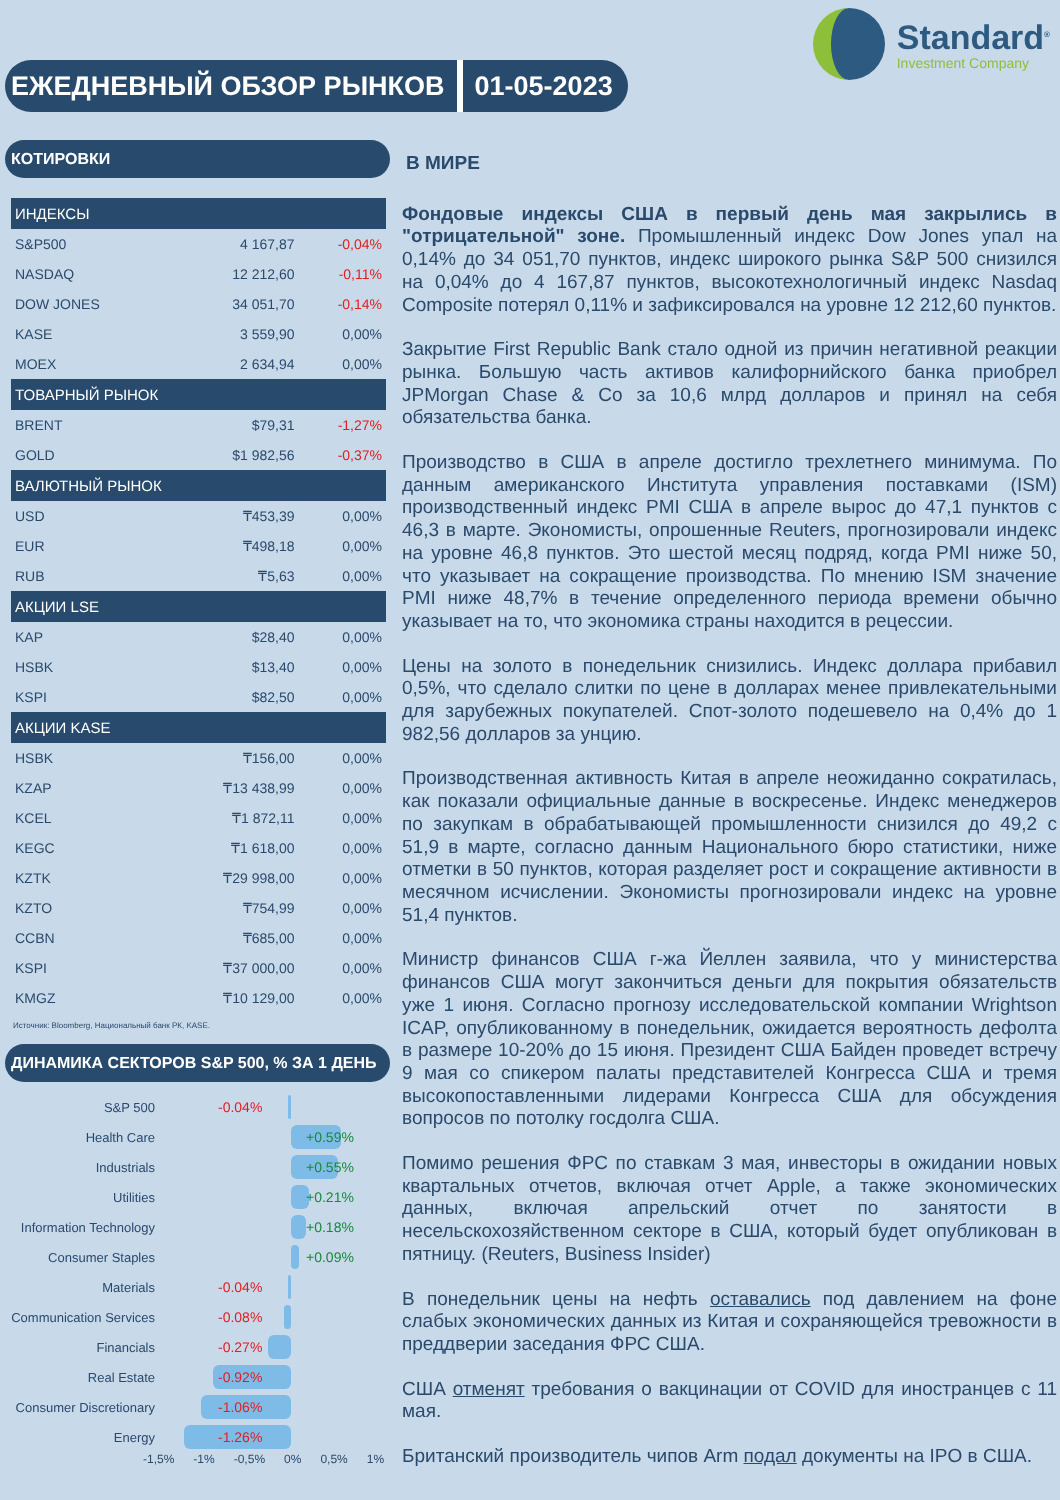ЕЖЕДНЕВНЫЙ ОБЗОР РЫНКОВ 01-05-2023
Standard<sup>®</sup>
Investment Company
КОТИРОВКИ
| ИНДЕКСЫ | | |
| --- | --- | --- |
| S&P500 | 4 167,87 | -0,04% |
| NASDAQ | 12 212,60 | -0,11% |
| DOW JONES | 34 051,70 | -0,14% |
| KASE | 3 559,90 | 0,00% |
| MOEX | 2 634,94 | 0,00% |
| ТОВАРНЫЙ РЫНОК | | |
| BRENT | $79,31 | -1,27% |
| GOLD | $1 982,56 | -0,37% |
| ВАЛЮТНЫЙ РЫНОК | | |
| USD | ₸453,39 | 0,00% |
| EUR | ₸498,18 | 0,00% |
| RUB | ₸5,63 | 0,00% |
| АКЦИИ LSE | | |
| KAP | $28,40 | 0,00% |
| HSBK | $13,40 | 0,00% |
| KSPI | $82,50 | 0,00% |
| АКЦИИ KASE | | |
| HSBK | ₸156,00 | 0,00% |
| KZAP | ₸13 438,99 | 0,00% |
| KCEL | ₸1 872,11 | 0,00% |
| KEGC | ₸1 618,00 | 0,00% |
| KZTK | ₸29 998,00 | 0,00% |
| KZTO | ₸754,99 | 0,00% |
| CCBN | ₸685,00 | 0,00% |
| KSPI | ₸37 000,00 | 0,00% |
| KMGZ | ₸10 129,00 | 0,00% |
Источник: Bloomberg, Национальный банк РК, KASE.
ДИНАМИКА СЕКТОРОВ S&P 500, % ЗА 1 ДЕНЬ
S&P 500
-0.04%
Health Care
+0.59%
Industrials
+0.55%
Utilities
+0.21%
Information Technology
+0.18%
Consumer Staples
+0.09%
Materials
-0.04%
Communication Services
-0.08%
Financials
-0.27%
Real Estate
-0.92%
Consumer Discretionary
-1.06%
Energy
-1.26%
-1,5% -1% -0,5% 0% 0,5% 1%
В МИРЕ
Фондовые индексы США в первый день мая закрылись в "отрицательной" зоне. Промышленный индекс Dow Jones упал на 0,14% до 34 051,70 пунктов, индекс широкого рынка S&P 500 снизился на 0,04% до 4 167,87 пунктов, высокотехнологичный индекс Nasdaq Composite потерял 0,11% и зафиксировался на уровне 12 212,60 пунктов.
Закрытие First Republic Bank стало одной из причин негативной реакции рынка. Большую часть активов калифорнийского банка приобрел JPMorgan Chase & Co за 10,6 млрд долларов и принял на себя обязательства банка.
Производство в США в апреле достигло трехлетнего минимума. По данным американского Института управления поставками (ISM) производственный индекс PMI США в апреле вырос до 47,1 пунктов с 46,3 в марте. Экономисты, опрошенные Reuters, прогнозировали индекс на уровне 46,8 пунктов. Это шестой месяц подряд, когда PMI ниже 50, что указывает на сокращение производства. По мнению ISM значение PMI ниже 48,7% в течение определенного периода времени обычно указывает на то, что экономика страны находится в рецессии.
Цены на золото в понедельник снизились. Индекс доллара прибавил 0,5%, что сделало слитки по цене в долларах менее привлекательными для зарубежных покупателей. Спот-золото подешевело на 0,4% до 1 982,56 долларов за унцию.
Производственная активность Китая в апреле неожиданно сократилась, как показали официальные данные в воскресенье. Индекс менеджеров по закупкам в обрабатывающей промышленности снизился до 49,2 с 51,9 в марте, согласно данным Национального бюро статистики, ниже отметки в 50 пунктов, которая разделяет рост и сокращение активности в месячном исчислении. Экономисты прогнозировали индекс на уровне 51,4 пунктов.
Министр финансов США г-жа Йеллен заявила, что у министерства финансов США могут закончиться деньги для покрытия обязательств уже 1 июня. Согласно прогнозу исследовательской компании Wrightson ICAP, опубликованному в понедельник, ожидается вероятность дефолта в размере 10-20% до 15 июня. Президент США Байден проведет встречу 9 мая со спикером палаты представителей Конгресса США и тремя высокопоставленными лидерами Конгресса США для обсуждения вопросов по потолку госдолга США.
Помимо решения ФРС по ставкам 3 мая, инвесторы в ожидании новых квартальных отчетов, включая отчет Apple, а также экономических данных, включая апрельский отчет по занятости в несельскохозяйственном секторе в США, который будет опубликован в пятницу. (Reuters, Business Insider)
В понедельник цены на нефть оставались под давлением на фоне слабых экономических данных из Китая и сохраняющейся тревожности в преддверии заседания ФРС США.
США отменят требования о вакцинации от COVID для иностранцев с 11 мая.
Британский производитель чипов Arm подал документы на IPO в США.